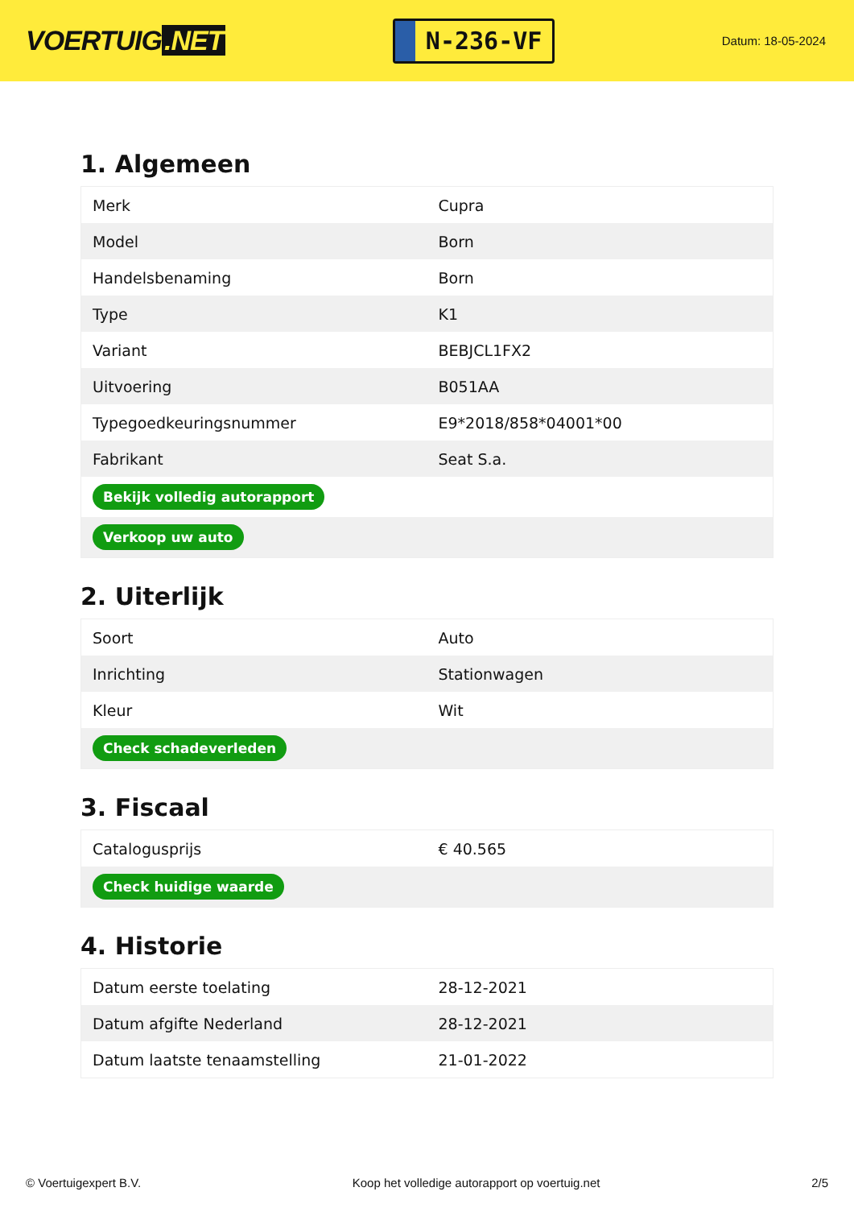VOERTUIG.NET
N-236-VF
Datum: 18-05-2024
1. Algemeen
| Merk | Cupra |
| Model | Born |
| Handelsbenaming | Born |
| Type | K1 |
| Variant | BEBJCL1FX2 |
| Uitvoering | B051AA |
| Typegoedkeuringsnummer | E9*2018/858*04001*00 |
| Fabrikant | Seat S.a. |
| Bekijk volledig autorapport | |
| Verkoop uw auto | |
2. Uiterlijk
| Soort | Auto |
| Inrichting | Stationwagen |
| Kleur | Wit |
| Check schadeverleden | |
3. Fiscaal
| Catalogusprijs | € 40.565 |
| Check huidige waarde | |
4. Historie
| Datum eerste toelating | 28-12-2021 |
| Datum afgifte Nederland | 28-12-2021 |
| Datum laatste tenaamstelling | 21-01-2022 |
© Voertuigexpert B.V. Koop het volledige autorapport op voertuig.net 2/5